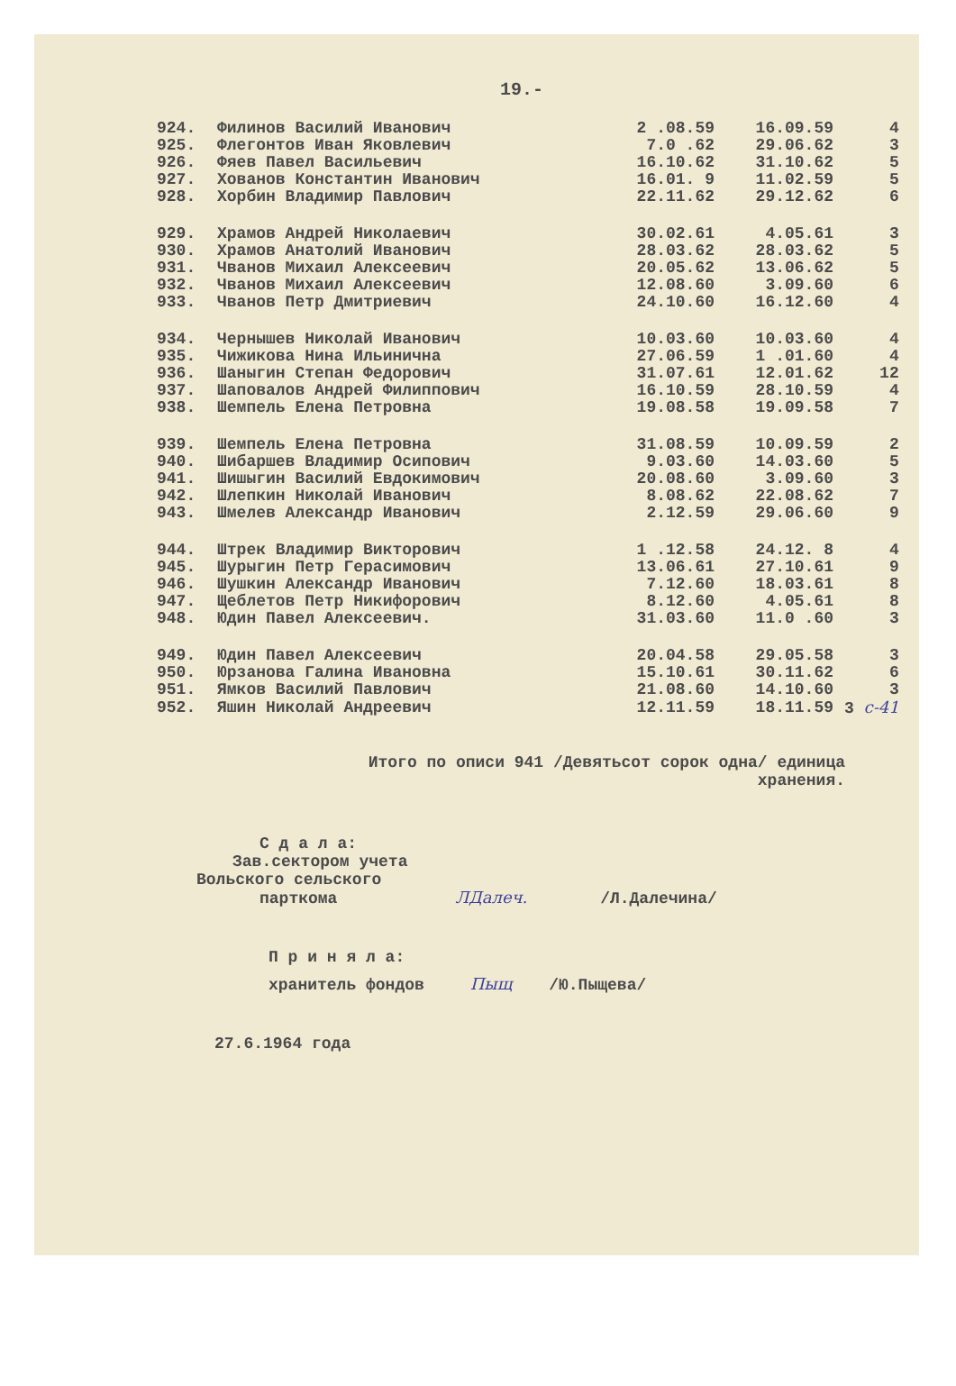19.-
| 924. | Филинов Василий Иванович | 2 .08.59 | 16.09.59 | 4 |
| 925. | Флегонтов Иван Яковлевич | 7.0 .62 | 29.06.62 | 3 |
| 926. | Фяев Павел Васильевич | 16.10.62 | 31.10.62 | 5 |
| 927. | Хованов Константин Иванович | 16.01. 9 | 11.02.59 | 5 |
| 928. | Хорбин Владимир Павлович | 22.11.62 | 29.12.62 | 6 |
| 929. | Храмов Андрей Николаевич | 30.02.61 | 4.05.61 | 3 |
| 930. | Храмов Анатолий Иванович | 28.03.62 | 28.03.62 | 5 |
| 931. | Чванов Михаил Алексеевич | 20.05.62 | 13.06.62 | 5 |
| 932. | Чванов Михаил Алексеевич | 12.08.60 | 3.09.60 | 6 |
| 933. | Чванов Петр Дмитриевич | 24.10.60 | 16.12.60 | 4 |
| 934. | Чернышев Николай Иванович | 10.03.60 | 10.03.60 | 4 |
| 935. | Чижикова Нина Ильинична | 27.06.59 | 1 .01.60 | 4 |
| 936. | Шаныгин Степан Федорович | 31.07.61 | 12.01.62 | 12 |
| 937. | Шаповалов Андрей Филиппович | 16.10.59 | 28.10.59 | 4 |
| 938. | Шемпель Елена Петровна | 19.08.58 | 19.09.58 | 7 |
| 939. | Шемпель Елена Петровна | 31.08.59 | 10.09.59 | 2 |
| 940. | Шибаршев Владимир Осипович | 9.03.60 | 14.03.60 | 5 |
| 941. | Шишыгин Василий Евдокимович | 20.08.60 | 3.09.60 | 3 |
| 942. | Шлепкин Николай Иванович | 8.08.62 | 22.08.62 | 7 |
| 943. | Шмелев Александр Иванович | 2.12.59 | 29.06.60 | 9 |
| 944. | Штрек Владимир Викторович | 1 .12.58 | 24.12. 8 | 4 |
| 945. | Шурыгин Петр Герасимович | 13.06.61 | 27.10.61 | 9 |
| 946. | Шушкин Александр Иванович | 7.12.60 | 18.03.61 | 8 |
| 947. | Щеблетов Петр Никифорович | 8.12.60 | 4.05.61 | 8 |
| 948. | Юдин Павел Алексеевич. | 31.03.60 | 11.0 .60 | 3 |
| 949. | Юдин Павел Алексеевич | 20.04.58 | 29.05.58 | 3 |
| 950. | Юрзанова Галина Ивановна | 15.10.61 | 30.11.62 | 6 |
| 951. | Ямков Василий Павлович | 21.08.60 | 14.10.60 | 3 |
| 952. | Яшин Николай Андреевич | 12.11.59 | 18.11.59 | 3 с-41 |
Итого по описи 941 /Девятьсот сорок одна/ единица
хранения.
С д а л а:
Зав.сектором учета
Вольского сельского
парткома ЛДалеч. /Л.Далечина/
П р и н я л а:
хранитель фондов Пыщ /Ю.Пыщева/
27.6.1964 года